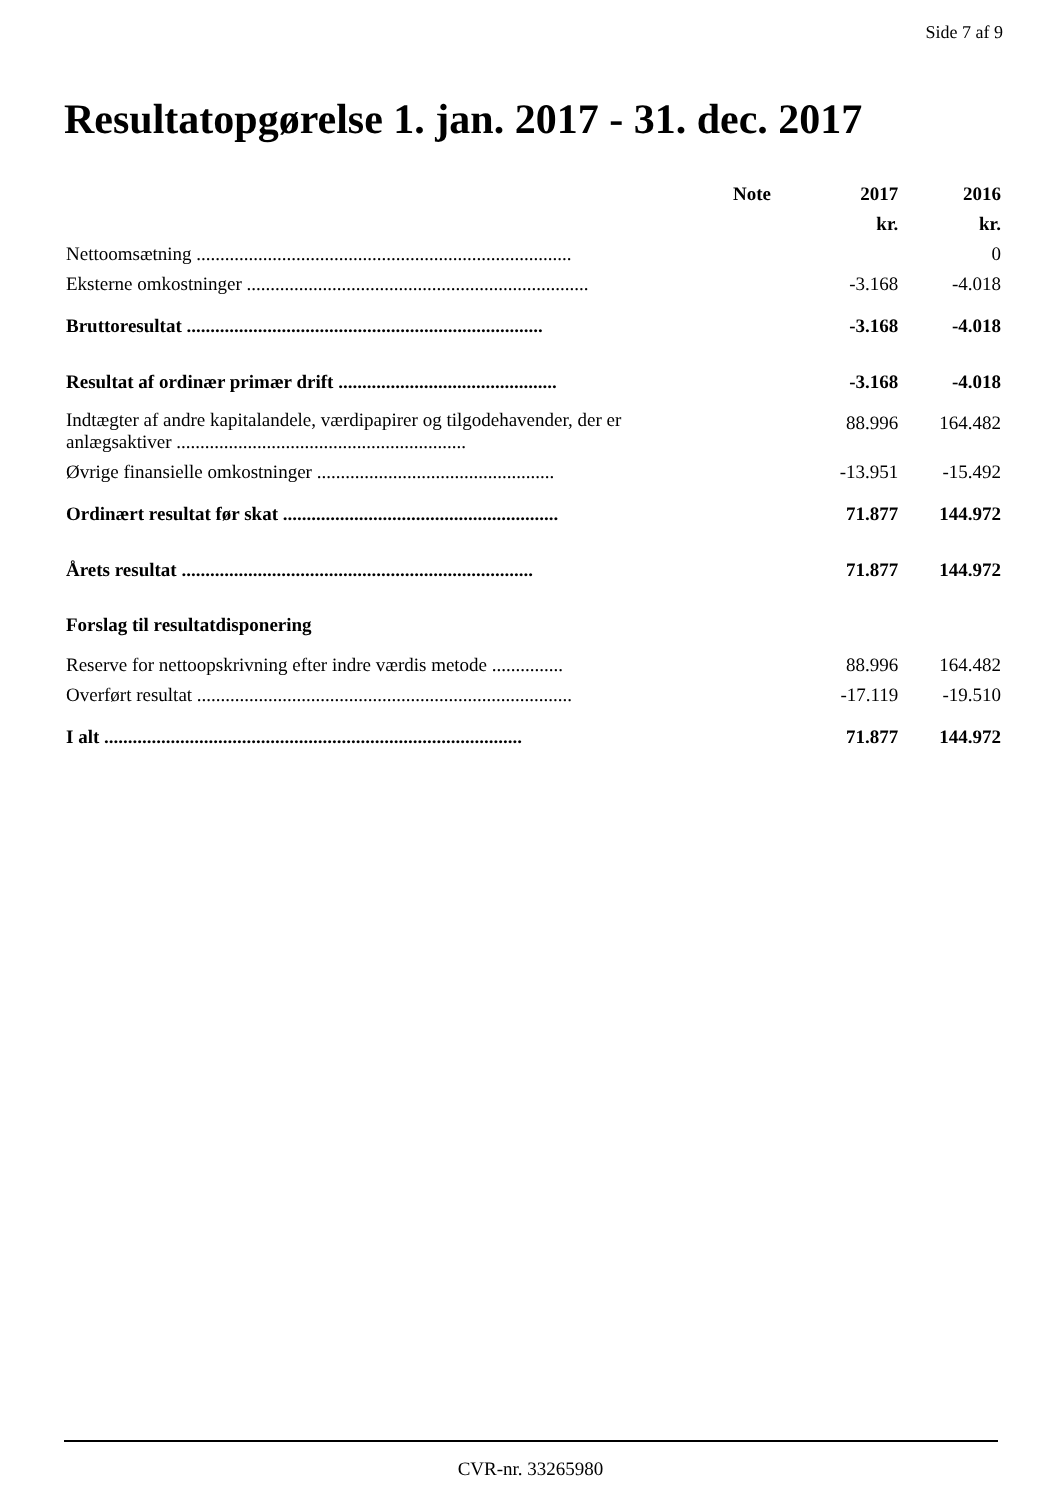Side 7 af 9
Resultatopgørelse 1. jan. 2017 - 31. dec. 2017
| | Note | 2017 | 2016 |
| --- | --- | --- | --- |
| | | kr. | kr. |
| Nettoomsætning ............................................................................... | | | 0 |
| Eksterne omkostninger ........................................................................ | | -3.168 | -4.018 |
| Bruttoresultat ........................................................................... | | -3.168 | -4.018 |
| Resultat af ordinær primær drift .............................................. | | -3.168 | -4.018 |
| Indtægter af andre kapitalandele, værdipapirer og tilgodehavender, der er anlægsaktiver ............................................................. | | 88.996 | 164.482 |
| Øvrige finansielle omkostninger .................................................. | | -13.951 | -15.492 |
| Ordinært resultat før skat .......................................................... | | 71.877 | 144.972 |
| Årets resultat .......................................................................... | | 71.877 | 144.972 |
| Forslag til resultatdisponering | | | |
| Reserve for nettoopskrivning efter indre værdis metode ............... | | 88.996 | 164.482 |
| Overført resultat ............................................................................... | | -17.119 | -19.510 |
| I alt ........................................................................................ | | 71.877 | 144.972 |
CVR-nr. 33265980